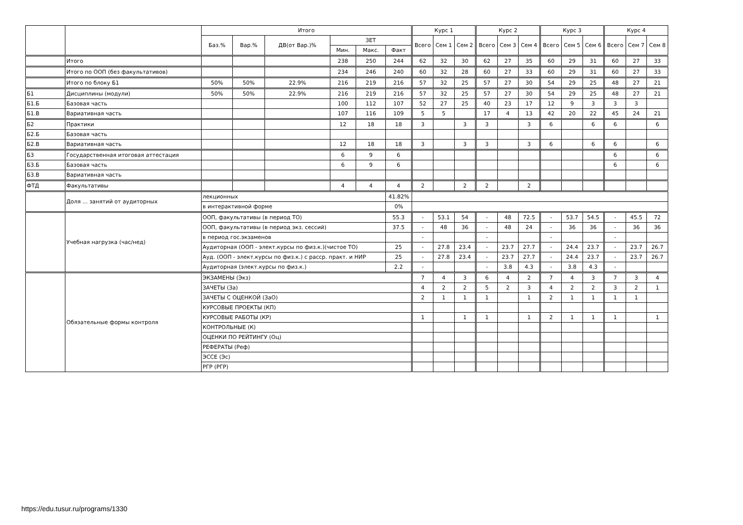| | | Итого | | | | | | Курс 1 | | | Курс 2 | | | Курс 3 | | | Курс 4 | | |
| --- | --- | --- | --- | --- | --- | --- | --- | --- | --- | --- | --- | --- | --- | --- | --- | --- | --- | --- | --- |
| | | Баз.% | Вар.% | ДВ(от Вар.)% | ЗЕТ | | | Всего | Сем 1 | Сем 2 | Всего | Сем 3 | Сем 4 | Всего | Сем 5 | Сем 6 | Всего | Сем 7 | Сем 8 |
| | | | | | Мин. | Макс. | Факт | | | | | | | | | | | | |
| | Итого | | | | 238 | 250 | 244 | 62 | 32 | 30 | 62 | 27 | 35 | 60 | 29 | 31 | 60 | 27 | 33 |
| | Итого по ООП (без факультативов) | | | | 234 | 246 | 240 | 60 | 32 | 28 | 60 | 27 | 33 | 60 | 29 | 31 | 60 | 27 | 33 |
| | Итого по блоку Б1 | 50% | 50% | 22.9% | 216 | 219 | 216 | 57 | 32 | 25 | 57 | 27 | 30 | 54 | 29 | 25 | 48 | 27 | 21 |
| Б1 | Дисциплины (модули) | 50% | 50% | 22.9% | 216 | 219 | 216 | 57 | 32 | 25 | 57 | 27 | 30 | 54 | 29 | 25 | 48 | 27 | 21 |
| Б1.Б | Базовая часть | | | | 100 | 112 | 107 | 52 | 27 | 25 | 40 | 23 | 17 | 12 | 9 | 3 | 3 | 3 | |
| Б1.В | Вариативная часть | | | | 107 | 116 | 109 | 5 | 5 | | 17 | 4 | 13 | 42 | 20 | 22 | 45 | 24 | 21 |
| Б2 | Практики | | | | 12 | 18 | 18 | 3 | | 3 | 3 | | 3 | 6 | | 6 | 6 | | 6 |
| Б2.Б | Базовая часть | | | | | | | | | | | | | | | | | | |
| Б2.В | Вариативная часть | | | | 12 | 18 | 18 | 3 | | 3 | 3 | | 3 | 6 | | 6 | 6 | | 6 |
| Б3 | Государственная итоговая аттестация | | | | 6 | 9 | 6 | | | | | | | | | | 6 | | 6 |
| Б3.Б | Базовая часть | | | | 6 | 9 | 6 | | | | | | | | | | 6 | | 6 |
| Б3.В | Вариативная часть | | | | | | | | | | | | | | | | | | |
| ФТД | Факультативы | | | | 4 | 4 | 4 | 2 | | 2 | 2 | | 2 | | | | | | |
| | Доля ... занятий от аудиторных | лекционных | | | | | 41.82% | | | | | | | | | | | | |
| | | в интерактивной форме | | | | | 0% | | | | | | | | | | | | |
| | Учебная нагрузка (час/нед) | ООП, факультативы (в период ТО) | | | | | 55.3 | - | 53.1 | 54 | - | 48 | 72.5 | - | 53.7 | 54.5 | - | 45.5 | 72 |
| | | ООП, факультативы (в период экз. сессий) | | | | | 37.5 | - | 48 | 36 | - | 48 | 24 | - | 36 | 36 | - | 36 | 36 |
| | | в период гос.экзаменов | | | | | | - | | | - | | | - | | | - | | |
| | | Аудиторная (ООП - элект.курсы по физ.к.)(чистое ТО) | | | | | 25 | - | 27.8 | 23.4 | - | 23.7 | 27.7 | - | 24.4 | 23.7 | - | 23.7 | 26.7 |
| | | Ауд. (ООП - элект.курсы по физ.к.) с расср. практ. и НИР | | | | | 25 | - | 27.8 | 23.4 | - | 23.7 | 27.7 | - | 24.4 | 23.7 | - | 23.7 | 26.7 |
| | | Аудиторная (элект.курсы по физ.к.) | | | | | 2.2 | - | | | - | 3.8 | 4.3 | - | 3.8 | 4.3 | - | | |
| | Обязательные формы контроля | ЭКЗАМЕНЫ (Экз) | | | | | | 7 | 4 | 3 | 6 | 4 | 2 | 7 | 4 | 3 | 7 | 3 | 4 |
| | | ЗАЧЕТЫ (За) | | | | | | 4 | 2 | 2 | 5 | 2 | 3 | 4 | 2 | 2 | 3 | 2 | 1 |
| | | ЗАЧЕТЫ С ОЦЕНКОЙ (ЗаО) | | | | | | 2 | 1 | 1 | 1 | | 1 | 2 | 1 | 1 | 1 | 1 | |
| | | КУРСОВЫЕ ПРОЕКТЫ (КП) | | | | | | | | | | | | | | | | | |
| | | КУРСОВЫЕ РАБОТЫ (КР) | | | | | | 1 | | 1 | 1 | | 1 | 2 | 1 | 1 | 1 | | 1 |
| | | КОНТРОЛЬНЫЕ (К) | | | | | | | | | | | | | | | | | |
| | | ОЦЕНКИ ПО РЕЙТИНГУ (Оц) | | | | | | | | | | | | | | | | | |
| | | РЕФЕРАТЫ (Реф) | | | | | | | | | | | | | | | | | |
| | | ЭССЕ (Эс) | | | | | | | | | | | | | | | | | |
| | | РГР (РГР) | | | | | | | | | | | | | | | | | |
https://edu.tusur.ru/programs/1330